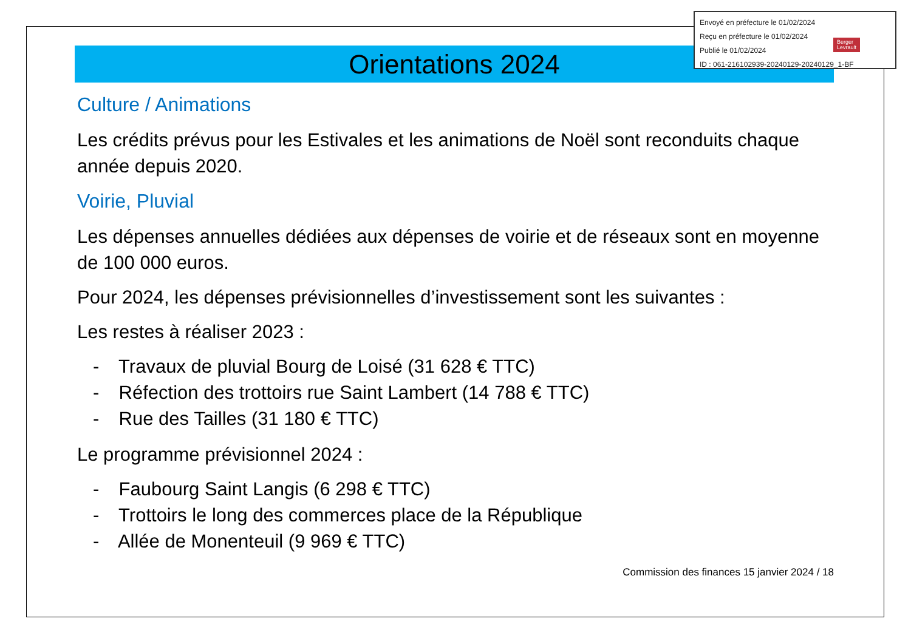Envoyé en préfecture le 01/02/2024
Reçu en préfecture le 01/02/2024
Publié le 01/02/2024
ID : 061-216102939-20240129-20240129_1-BF
Berger
Levrault
Orientations 2024
Culture / Animations
Les crédits prévus pour les Estivales et les animations de Noël sont reconduits chaque année depuis 2020.
Voirie, Pluvial
Les dépenses annuelles dédiées aux dépenses de voirie et de réseaux sont en moyenne de 100 000 euros.
Pour 2024, les dépenses prévisionnelles d’investissement sont les suivantes :
Les restes à réaliser 2023 :
- Travaux de pluvial Bourg de Loisé (31 628 € TTC)
- Réfection des trottoirs rue Saint Lambert (14 788 € TTC)
- Rue des Tailles (31 180 € TTC)
Le programme prévisionnel 2024 :
- Faubourg Saint Langis (6 298 € TTC)
- Trottoirs le long des commerces place de la République
- Allée de Monenteuil (9 969 € TTC)
Commission des finances 15 janvier 2024 / 18